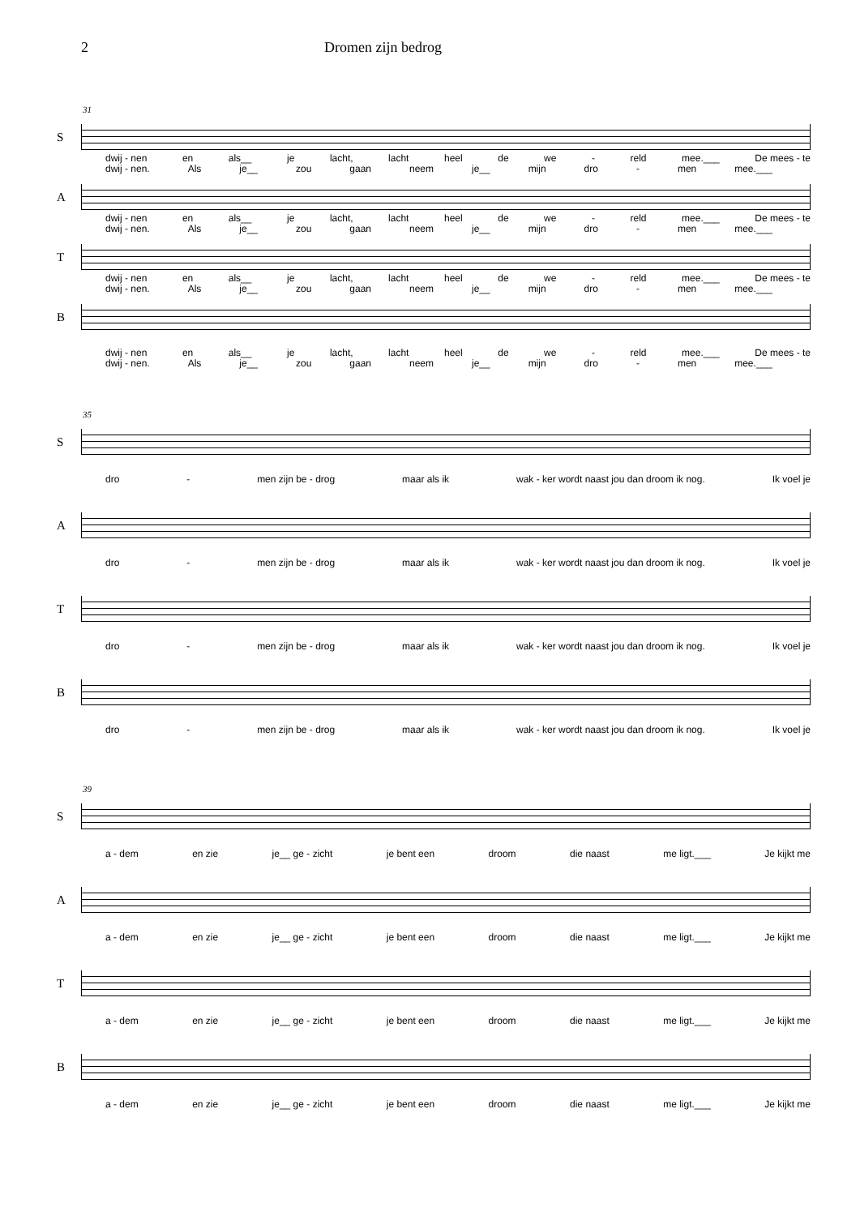2 Dromen zijn bedrog
31
S
dwij - nen en als__ je lacht, lacht heel de we - reld mee.___ De mees - te
dwij - nen. Als je__ zou gaan neem je__ mijn dro - men mee.___
A
dwij - nen en als__ je lacht, lacht heel de we - reld mee.___ De mees - te
dwij - nen. Als je__ zou gaan neem je__ mijn dro - men mee.___
T
dwij - nen en als__ je lacht, lacht heel de we - reld mee.___ De mees - te
dwij - nen. Als je__ zou gaan neem je__ mijn dro - men mee.___
B
dwij - nen en als__ je lacht, lacht heel de we - reld mee.___ De mees - te
dwij - nen. Als je__ zou gaan neem je__ mijn dro - men mee.___
35
S
dro - men zijn be - drog maar als ik wak - ker wordt naast jou dan droom ik nog. Ik voel je
A
dro - men zijn be - drog maar als ik wak - ker wordt naast jou dan droom ik nog. Ik voel je
T
dro - men zijn be - drog maar als ik wak - ker wordt naast jou dan droom ik nog. Ik voel je
B
dro - men zijn be - drog maar als ik wak - ker wordt naast jou dan droom ik nog. Ik voel je
39
S
a - dem en zie je__ ge - zicht je bent een droom die naast me ligt.___ Je kijkt me
A
a - dem en zie je__ ge - zicht je bent een droom die naast me ligt.___ Je kijkt me
T
a - dem en zie je__ ge - zicht je bent een droom die naast me ligt.___ Je kijkt me
B
a - dem en zie je__ ge - zicht je bent een droom die naast me ligt.___ Je kijkt me